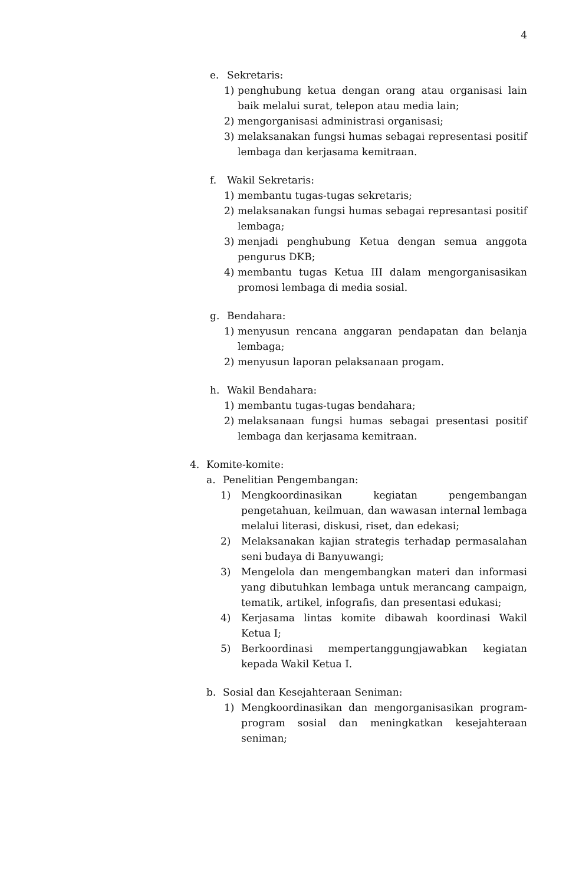4
e. Sekretaris:
1) penghubung ketua dengan orang atau organisasi lain baik melalui surat, telepon atau media lain;
2) mengorganisasi administrasi organisasi;
3) melaksanakan fungsi humas sebagai representasi positif lembaga dan kerjasama kemitraan.
f. Wakil Sekretaris:
1) membantu tugas-tugas sekretaris;
2) melaksanakan fungsi humas sebagai represantasi positif lembaga;
3) menjadi penghubung Ketua dengan semua anggota pengurus DKB;
4) membantu tugas Ketua III dalam mengorganisasikan promosi lembaga di media sosial.
g. Bendahara:
1) menyusun rencana anggaran pendapatan dan belanja lembaga;
2) menyusun laporan pelaksanaan progam.
h. Wakil Bendahara:
1) membantu tugas-tugas bendahara;
2) melaksanaan fungsi humas sebagai presentasi positif lembaga dan kerjasama kemitraan.
4. Komite-komite:
a. Penelitian Pengembangan:
1) Mengkoordinasikan kegiatan pengembangan pengetahuan, keilmuan, dan wawasan internal lembaga melalui literasi, diskusi, riset, dan edekasi;
2) Melaksanakan kajian strategis terhadap permasalahan seni budaya di Banyuwangi;
3) Mengelola dan mengembangkan materi dan informasi yang dibutuhkan lembaga untuk merancang campaign, tematik, artikel, infografis, dan presentasi edukasi;
4) Kerjasama lintas komite dibawah koordinasi Wakil Ketua I;
5) Berkoordinasi mempertanggungjawabkan kegiatan kepada Wakil Ketua I.
b. Sosial dan Kesejahteraan Seniman:
1) Mengkoordinasikan dan mengorganisasikan program-program sosial dan meningkatkan kesejahteraan seniman;